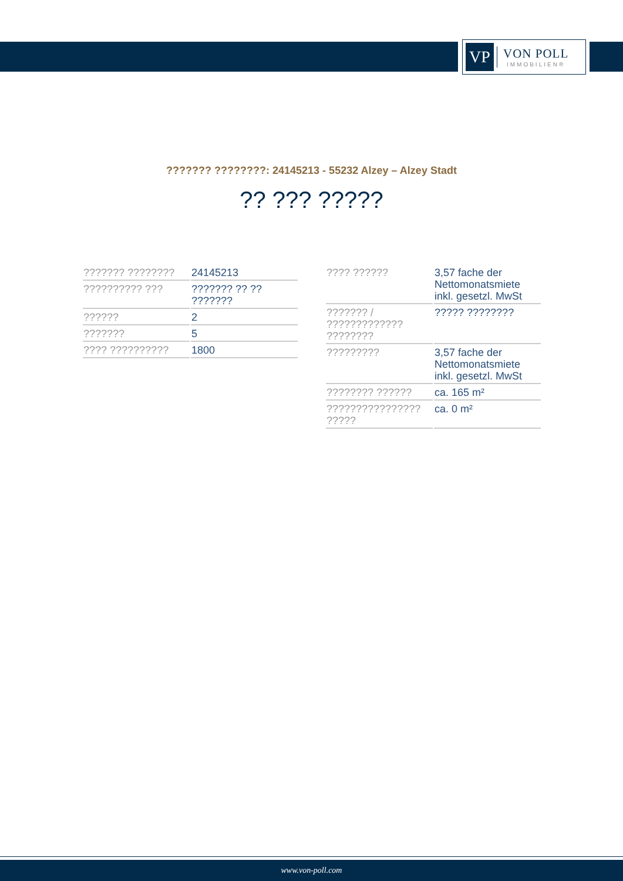VP
VON POLL
IMMOBILIEN®
??????? ????????: 24145213 - 55232 Alzey – Alzey Stadt
?? ??? ?????
| ??????? ???????? | 24145213 |
| ?????????? ??? | ??????? ?? ?? ??????? |
| ?????? | 2 |
| ??????? | 5 |
| ???? ?????????? | 1800 |
| ???? ?????? | 3,57 fache der Nettomonatsmiete inkl. gesetzl. MwSt |
| ??????? / ????????????? ???????? | ????? ???????? |
| ????????? | 3,57 fache der Nettomonatsmiete inkl. gesetzl. MwSt |
| ???????? ?????? | ca. 165 m² |
| ???????????????? ????? | ca. 0 m² |
www.von-poll.com